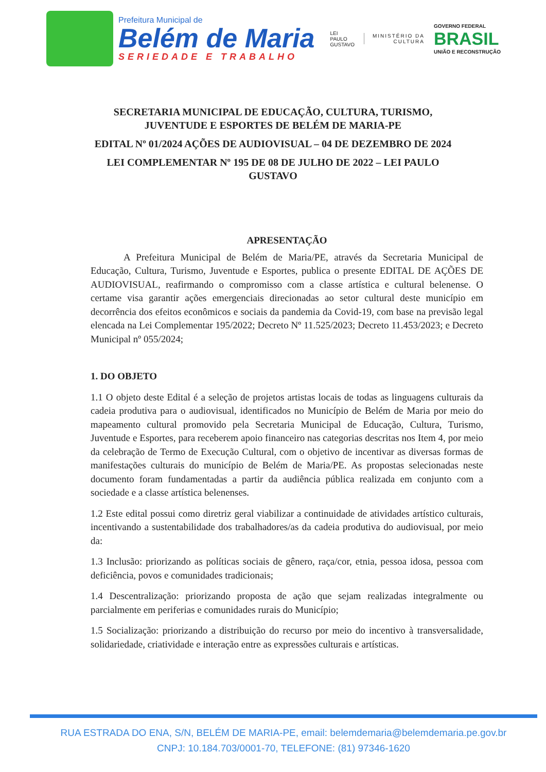Prefeitura Municipal de
Belém de Maria
SERIEDADE E TRABALHO
LEI
PAULO
GUSTAVO
MINISTÉRIO DA
CULTURA
GOVERNO FEDERAL
BRASIL
UNIÃO E RECONSTRUÇÃO
SECRETARIA MUNICIPAL DE EDUCAÇÃO, CULTURA, TURISMO, JUVENTUDE E ESPORTES DE BELÉM DE MARIA-PE
EDITAL Nº 01/2024 AÇÕES DE AUDIOVISUAL – 04 DE DEZEMBRO DE 2024
LEI COMPLEMENTAR Nº 195 DE 08 DE JULHO DE 2022 – LEI PAULO GUSTAVO
APRESENTAÇÃO
A Prefeitura Municipal de Belém de Maria/PE, através da Secretaria Municipal de Educação, Cultura, Turismo, Juventude e Esportes, publica o presente EDITAL DE AÇÕES DE AUDIOVISUAL, reafirmando o compromisso com a classe artística e cultural belenense. O certame visa garantir ações emergenciais direcionadas ao setor cultural deste município em decorrência dos efeitos econômicos e sociais da pandemia da Covid-19, com base na previsão legal elencada na Lei Complementar 195/2022; Decreto Nº 11.525/2023; Decreto 11.453/2023; e Decreto Municipal nº 055/2024;
1. DO OBJETO
1.1 O objeto deste Edital é a seleção de projetos artistas locais de todas as linguagens culturais da cadeia produtiva para o audiovisual, identificados no Município de Belém de Maria por meio do mapeamento cultural promovido pela Secretaria Municipal de Educação, Cultura, Turismo, Juventude e Esportes, para receberem apoio financeiro nas categorias descritas nos Item 4, por meio da celebração de Termo de Execução Cultural, com o objetivo de incentivar as diversas formas de manifestações culturais do município de Belém de Maria/PE. As propostas selecionadas neste documento foram fundamentadas a partir da audiência pública realizada em conjunto com a sociedade e a classe artística belenenses.
1.2 Este edital possui como diretriz geral viabilizar a continuidade de atividades artístico culturais, incentivando a sustentabilidade dos trabalhadores/as da cadeia produtiva do audiovisual, por meio da:
1.3 Inclusão: priorizando as políticas sociais de gênero, raça/cor, etnia, pessoa idosa, pessoa com deficiência, povos e comunidades tradicionais;
1.4 Descentralização: priorizando proposta de ação que sejam realizadas integralmente ou parcialmente em periferias e comunidades rurais do Município;
1.5 Socialização: priorizando a distribuição do recurso por meio do incentivo à transversalidade, solidariedade, criatividade e interação entre as expressões culturais e artísticas.
RUA ESTRADA DO ENA, S/N, BELÉM DE MARIA-PE, email: belemdemaria@belemdemaria.pe.gov.br
CNPJ: 10.184.703/0001-70, TELEFONE: (81) 97346-1620